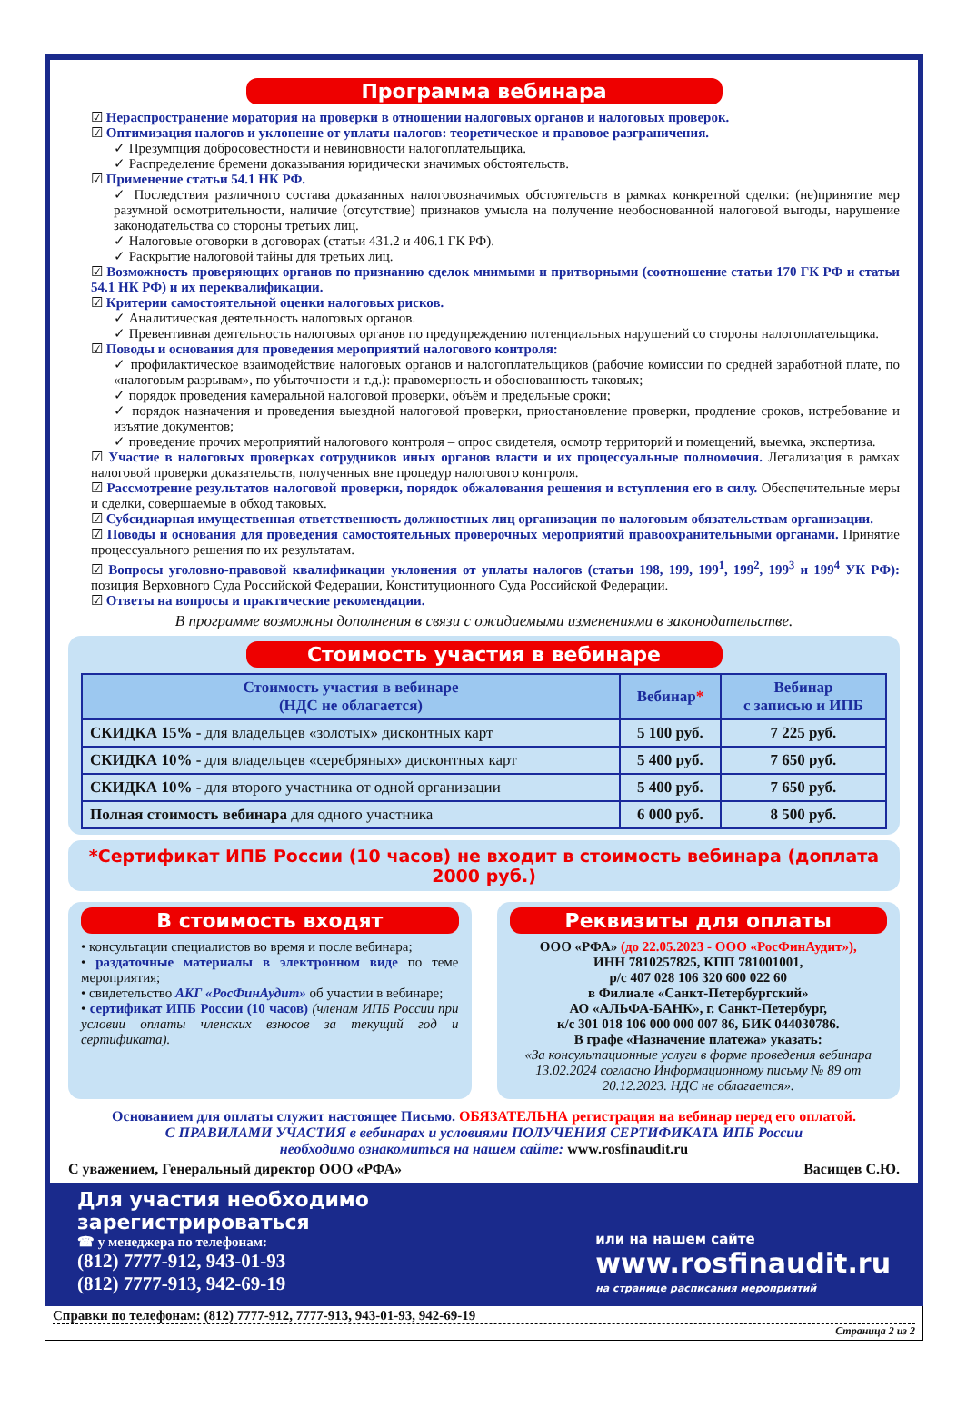Программа вебинара
☑ Нераспространение моратория на проверки в отношении налоговых органов и налоговых проверок.
☑ Оптимизация налогов и уклонение от уплаты налогов: теоретическое и правовое разграничения.
✓ Презумпция добросовестности и невиновности налогоплательщика.
✓ Распределение бремени доказывания юридически значимых обстоятельств.
☑ Применение статьи 54.1 НК РФ.
✓ Последствия различного состава доказанных налоговозначимых обстоятельств в рамках конкретной сделки: (не)принятие мер разумной осмотрительности, наличие (отсутствие) признаков умысла на получение необоснованной налоговой выгоды, нарушение законодательства со стороны третьих лиц.
✓ Налоговые оговорки в договорах (статьи 431.2 и 406.1 ГК РФ).
✓ Раскрытие налоговой тайны для третьих лиц.
☑ Возможность проверяющих органов по признанию сделок мнимыми и притворными (соотношение статьи 170 ГК РФ и статьи 54.1 НК РФ) и их переквалификации.
☑ Критерии самостоятельной оценки налоговых рисков.
✓ Аналитическая деятельность налоговых органов.
✓ Превентивная деятельность налоговых органов по предупреждению потенциальных нарушений со стороны налогоплательщика.
☑ Поводы и основания для проведения мероприятий налогового контроля:
✓ профилактическое взаимодействие налоговых органов и налогоплательщиков (рабочие комиссии по средней заработной плате, по «налоговым разрывам», по убыточности и т.д.): правомерность и обоснованность таковых;
✓ порядок проведения камеральной налоговой проверки, объём и предельные сроки;
✓ порядок назначения и проведения выездной налоговой проверки, приостановление проверки, продление сроков, истребование и изъятие документов;
✓ проведение прочих мероприятий налогового контроля – опрос свидетеля, осмотр территорий и помещений, выемка, экспертиза.
☑ Участие в налоговых проверках сотрудников иных органов власти и их процессуальные полномочия. Легализация в рамках налоговой проверки доказательств, полученных вне процедур налогового контроля.
☑ Рассмотрение результатов налоговой проверки, порядок обжалования решения и вступления его в силу. Обеспечительные меры и сделки, совершаемые в обход таковых.
☑ Субсидиарная имущественная ответственность должностных лиц организации по налоговым обязательствам организации.
☑ Поводы и основания для проведения самостоятельных проверочных мероприятий правоохранительными органами. Принятие процессуального решения по их результатам.
☑ Вопросы уголовно-правовой квалификации уклонения от уплаты налогов (статьи 198, 199, 199<sup>1</sup>, 199<sup>2</sup>, 199<sup>3</sup> и 199<sup>4</sup> УК РФ): позиция Верховного Суда Российской Федерации, Конституционного Суда Российской Федерации.
☑ Ответы на вопросы и практические рекомендации.
В программе возможны дополнения в связи с ожидаемыми изменениями в законодательстве.
Стоимость участия в вебинаре
| Стоимость участия в вебинаре (НДС не облагается) | Вебинар * | Вебинар с записью и ИПБ |
| --- | --- | --- |
| СКИДКА 15% - для владельцев «золотых» дисконтных карт | 5 100 руб. | 7 225 руб. |
| СКИДКА 10% - для владельцев «серебряных» дисконтных карт | 5 400 руб. | 7 650 руб. |
| СКИДКА 10% - для второго участника от одной организации | 5 400 руб. | 7 650 руб. |
| Полная стоимость вебинара для одного участника | 6 000 руб. | 8 500 руб. |
*Сертификат ИПБ России (10 часов) не входит в стоимость вебинара (доплата 2000 руб.)
В стоимость входят
• консультации специалистов во время и после вебинара;
• раздаточные материалы в электронном виде по теме мероприятия;
• свидетельство АКГ «РосФинАудит» об участии в вебинаре;
• сертификат ИПБ России (10 часов) (членам ИПБ России при условии оплаты членских взносов за текущий год и сертификата).
Реквизиты для оплаты
ООО «РФА» (до 22.05.2023 - ООО «РосФинАудит»),
ИНН 7810257825, КПП 781001001,
р/с 407 028 106 320 600 022 60
в Филиале «Санкт-Петербургский»
АО «АЛЬФА-БАНК», г. Санкт-Петербург,
к/с 301 018 106 000 000 007 86, БИК 044030786.
В графе «Назначение платежа» указать:
«За консультационные услуги в форме проведения вебинара 13.02.2024 согласно Информационному письму № 89 от 20.12.2023. НДС не облагается».
Основанием для оплаты служит настоящее Письмо. ОБЯЗАТЕЛЬНА регистрация на вебинар перед его оплатой.
С ПРАВИЛАМИ УЧАСТИЯ в вебинарах и условиями ПОЛУЧЕНИЯ СЕРТИФИКАТА ИПБ России
необходимо ознакомиться на нашем сайте: www.rosfinaudit.ru
С уважением, Генеральный директор ООО «РФА» Васищев С.Ю.
Для участия необходимо зарегистрироваться
☎ у менеджера по телефонам:
(812) 7777-912, 943-01-93
(812) 7777-913, 942-69-19
или на нашем сайте
www.rosfinaudit.ru
на странице расписания мероприятий
Справки по телефонам: (812) 7777-912, 7777-913, 943-01-93, 942-69-19
Страница 2 из 2